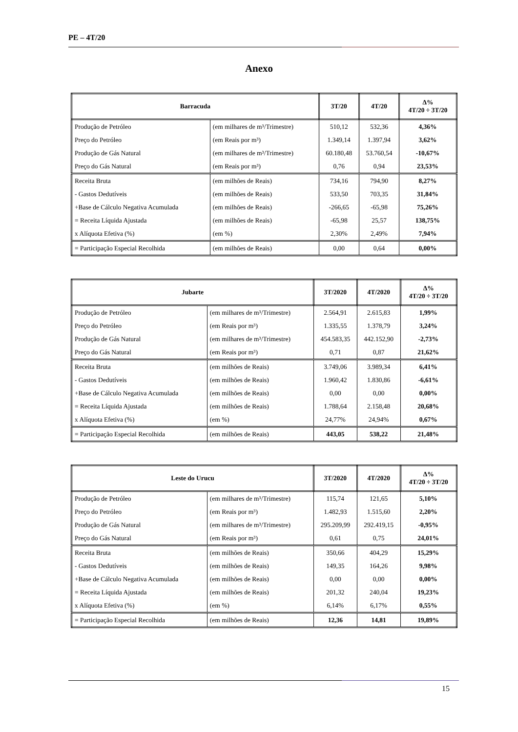PE – 4T/20
Anexo
| Barracuda | | 3T/20 | 4T/20 | Δ% 4T/20 ÷ 3T/20 |
| --- | --- | --- | --- | --- |
| Produção de Petróleo | (em milhares de m³/Trimestre) | 510,12 | 532,36 | 4,36% |
| Preço do Petróleo | (em Reais por m³) | 1.349,14 | 1.397,94 | 3,62% |
| Produção de Gás Natural | (em milhares de m³/Trimestre) | 60.180,48 | 53.760,54 | -10,67% |
| Preço do Gás Natural | (em Reais por m³) | 0,76 | 0,94 | 23,53% |
| Receita Bruta | (em milhões de Reais) | 734,16 | 794,90 | 8,27% |
| - Gastos Dedutíveis | (em milhões de Reais) | 533,50 | 703,35 | 31,84% |
| +Base de Cálculo Negativa Acumulada | (em milhões de Reais) | -266,65 | -65,98 | 75,26% |
| = Receita Líquida Ajustada | (em milhões de Reais) | -65,98 | 25,57 | 138,75% |
| x Alíquota Efetiva (%) | (em %) | 2,30% | 2,49% | 7,94% |
| = Participação Especial Recolhida | (em milhões de Reais) | 0,00 | 0,64 | 0,00% |
| Jubarte | | 3T/2020 | 4T/2020 | Δ% 4T/20 ÷ 3T/20 |
| --- | --- | --- | --- | --- |
| Produção de Petróleo | (em milhares de m³/Trimestre) | 2.564,91 | 2.615,83 | 1,99% |
| Preço do Petróleo | (em Reais por m³) | 1.335,55 | 1.378,79 | 3,24% |
| Produção de Gás Natural | (em milhares de m³/Trimestre) | 454.583,35 | 442.152,90 | -2,73% |
| Preço do Gás Natural | (em Reais por m³) | 0,71 | 0,87 | 21,62% |
| Receita Bruta | (em milhões de Reais) | 3.749,06 | 3.989,34 | 6,41% |
| - Gastos Dedutíveis | (em milhões de Reais) | 1.960,42 | 1.830,86 | -6,61% |
| +Base de Cálculo Negativa Acumulada | (em milhões de Reais) | 0,00 | 0,00 | 0,00% |
| = Receita Líquida Ajustada | (em milhões de Reais) | 1.788,64 | 2.158,48 | 20,68% |
| x Alíquota Efetiva (%) | (em %) | 24,77% | 24,94% | 0,67% |
| = Participação Especial Recolhida | (em milhões de Reais) | 443,05 | 538,22 | 21,48% |
| Leste do Urucu | | 3T/2020 | 4T/2020 | Δ% 4T/20 ÷ 3T/20 |
| --- | --- | --- | --- | --- |
| Produção de Petróleo | (em milhares de m³/Trimestre) | 115,74 | 121,65 | 5,10% |
| Preço do Petróleo | (em Reais por m³) | 1.482,93 | 1.515,60 | 2,20% |
| Produção de Gás Natural | (em milhares de m³/Trimestre) | 295.209,99 | 292.419,15 | -0,95% |
| Preço do Gás Natural | (em Reais por m³) | 0,61 | 0,75 | 24,01% |
| Receita Bruta | (em milhões de Reais) | 350,66 | 404,29 | 15,29% |
| - Gastos Dedutíveis | (em milhões de Reais) | 149,35 | 164,26 | 9,98% |
| +Base de Cálculo Negativa Acumulada | (em milhões de Reais) | 0,00 | 0,00 | 0,00% |
| = Receita Líquida Ajustada | (em milhões de Reais) | 201,32 | 240,04 | 19,23% |
| x Alíquota Efetiva (%) | (em %) | 6,14% | 6,17% | 0,55% |
| = Participação Especial Recolhida | (em milhões de Reais) | 12,36 | 14,81 | 19,89% |
15